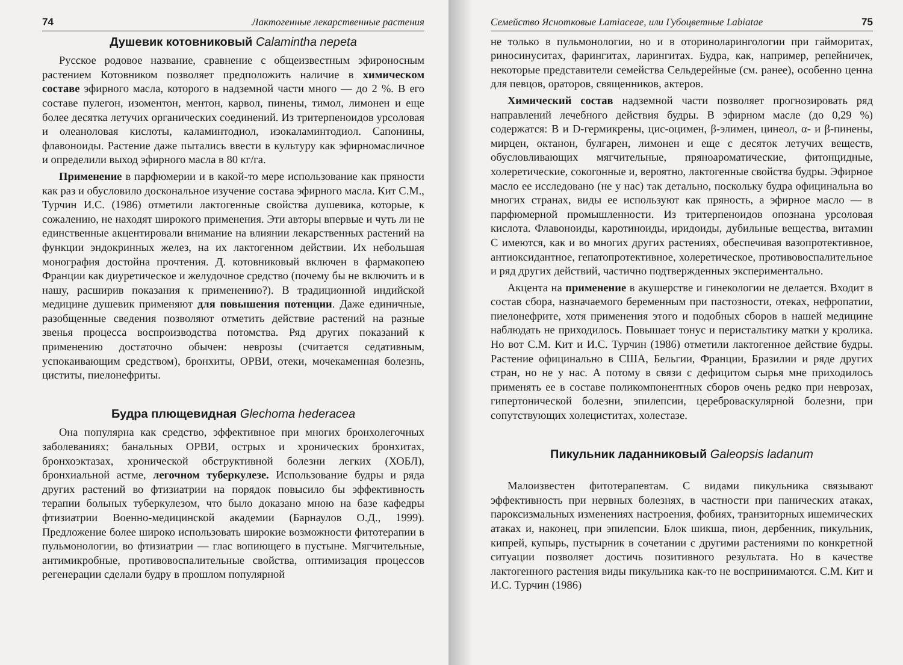74 Лактогенные лекарственные растения
Душевик котовниковый Calamintha nepeta
Русское родовое название, сравнение с общеизвестным эфироносным растением Котовником позволяет предположить наличие в химическом составе эфирного масла, которого в надземной части много — до 2 %. В его составе пулегон, изоментон, ментон, карвол, пинены, тимол, лимонен и еще более десятка летучих органических соединений. Из тритерпеноидов урсоловая и олеаноловая кислоты, каламинтодиол, изокаламинтодиол. Сапонины, флавоноиды. Растение даже пытались ввести в культуру как эфирномасличное и определили выход эфирного масла в 80 кг/га.
Применение в парфюмерии и в какой-то мере использование как пряности как раз и обусловило доскональное изучение состава эфирного масла. Кит С.М., Турчин И.С. (1986) отметили лактогенные свойства душевика, которые, к сожалению, не находят широкого применения. Эти авторы впервые и чуть ли не единственные акцентировали внимание на влиянии лекарственных растений на функции эндокринных желез, на их лактогенном действии. Их небольшая монография достойна прочтения. Д. котовниковый включен в фармакопею Франции как диуретическое и желудочное средство (почему бы не включить и в нашу, расширив показания к применению?). В традиционной индийской медицине душевик применяют для повышения потенции. Даже единичные, разобщенные сведения позволяют отметить действие растений на разные звенья процесса воспроизводства потомства. Ряд других показаний к применению достаточно обычен: неврозы (считается седативным, успокаивающим средством), бронхиты, ОРВИ, отеки, мочекаменная болезнь, циститы, пиелонефриты.
Будра плющевидная Glechoma hederacea
Она популярна как средство, эффективное при многих бронхолегочных заболеваниях: банальных ОРВИ, острых и хронических бронхитах, бронхоэктазах, хронической обструктивной болезни легких (ХОБЛ), бронхиальной астме, легочном туберкулезе. Использование будры и ряда других растений во фтизиатрии на порядок повысило бы эффективность терапии больных туберкулезом, что было доказано мною на базе кафедры фтизиатрии Военно-медицинской академии (Барнаулов О.Д., 1999). Предложение более широко использовать широкие возможности фитотерапии в пульмонологии, во фтизиатрии — глас вопиющего в пустыне. Мягчительные, антимикробные, противовоспалительные свойства, оптимизация процессов регенерации сделали будру в прошлом популярной
Семейство Яснотковые Lamiaceae, или Губоцветные Labiatae 75
не только в пульмонологии, но и в оториноларингологии при гайморитах, риносинуситах, фарингитах, ларингитах. Будра, как, например, репейничек, некоторые представители семейства Сельдерейные (см. ранее), особенно ценна для певцов, ораторов, священников, актеров.
Химический состав надземной части позволяет прогнозировать ряд направлений лечебного действия будры. В эфирном масле (до 0,29 %) содержатся: В и D-гермикрены, цис-оцимен, β-элимен, цинеол, α- и β-пинены, мирцен, октанон, булгарен, лимонен и еще с десяток летучих веществ, обусловливающих мягчительные, пряноароматические, фитонцидные, холеретические, сокогонные и, вероятно, лактогенные свойства будры. Эфирное масло ее исследовано (не у нас) так детально, поскольку будра официнальна во многих странах, виды ее используют как пряность, а эфирное масло — в парфюмерной промышленности. Из тритерпеноидов опознана урсоловая кислота. Флавоноиды, каротиноиды, иридоиды, дубильные вещества, витамин С имеются, как и во многих других растениях, обеспечивая вазопротективное, антиоксидантное, гепатопротективное, холеретическое, противовоспалительное и ряд других действий, частично подтвержденных экспериментально.
Акцента на применение в акушерстве и гинекологии не делается. Входит в состав сбора, назначаемого беременным при пастозности, отеках, нефропатии, пиелонефрите, хотя применения этого и подобных сборов в нашей медицине наблюдать не приходилось. Повышает тонус и перистальтику матки у кролика. Но вот С.М. Кит и И.С. Турчин (1986) отметили лактогенное действие будры. Растение официнально в США, Бельгии, Франции, Бразилии и ряде других стран, но не у нас. А потому в связи с дефицитом сырья мне приходилось применять ее в составе поликомпонентных сборов очень редко при неврозах, гипертонической болезни, эпилепсии, цереброваскулярной болезни, при сопутствующих холециститах, холестазе.
Пикульник ладанниковый Galeopsis ladanum
Малоизвестен фитотерапевтам. С видами пикульника связывают эффективность при нервных болезнях, в частности при панических атаках, пароксизмальных изменениях настроения, фобиях, транзиторных ишемических атаках и, наконец, при эпилепсии. Блок шикша, пион, дербенник, пикульник, кипрей, купырь, пустырник в сочетании с другими растениями по конкретной ситуации позволяет достичь позитивного результата. Но в качестве лактогенного растения виды пикульника как-то не воспринимаются. С.М. Кит и И.С. Турчин (1986)